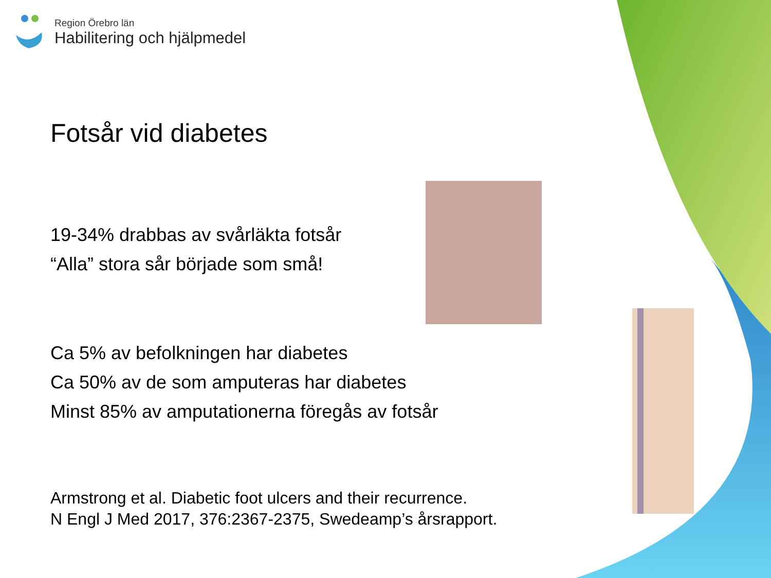Region Örebro län
Habilitering och hjälpmedel
Fotsår vid diabetes
19-34% drabbas av svårläkta fotsår
“Alla” stora sår började som små!
Ca 5% av befolkningen har diabetes
Ca 50% av de som amputeras har diabetes
Minst 85% av amputationerna föregås av fotsår
Armstrong et al. Diabetic foot ulcers and their recurrence.
N Engl J Med 2017, 376:2367-2375, Swedeamp’s årsrapport.